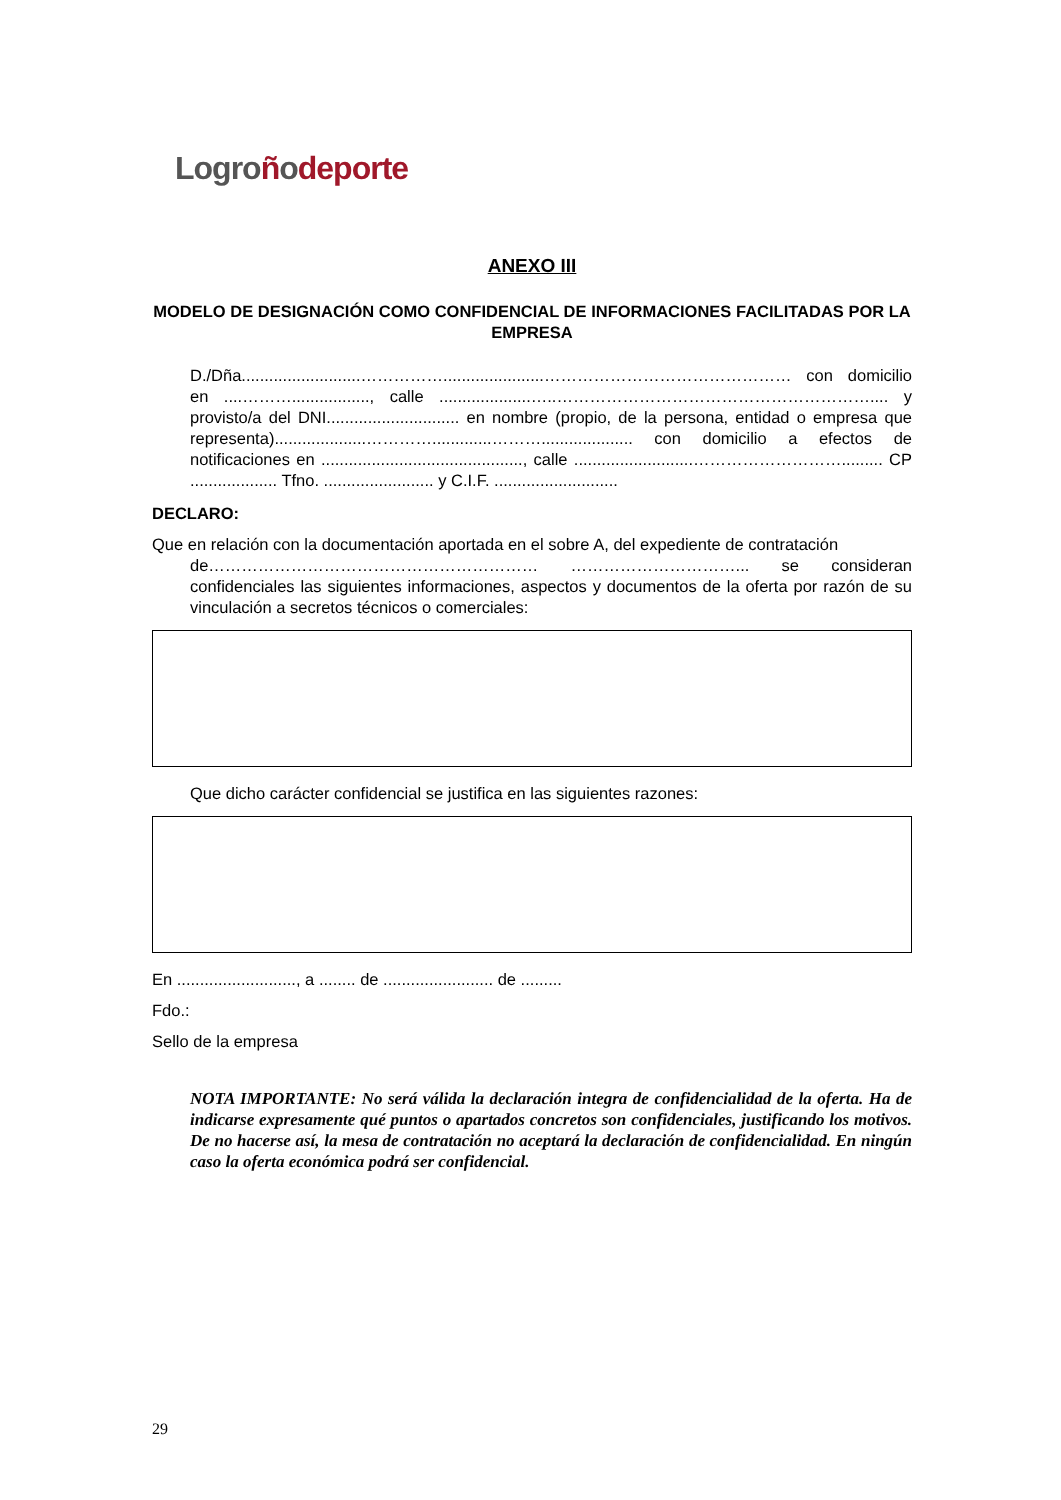Logroñodeporte
ANEXO III
MODELO DE DESIGNACIÓN COMO CONFIDENCIAL DE INFORMACIONES FACILITADAS POR LA EMPRESA
D./Dña..........................……………......................……………………………………… con domicilio en ....………................., calle ....................…..………………………………………………….... y provisto/a del DNI............................. en nombre (propio, de la persona, entidad o empresa que representa)....................………….............……….................... con domicilio a efectos de notificaciones en ............................................, calle ..........................………………………......... CP ................... Tfno. ........................ y C.I.F. ...........................
DECLARO:
Que en relación con la documentación aportada en el sobre A, del expediente de contratación
de…………………………………………………… …………………………... se consideran confidenciales las siguientes informaciones, aspectos y documentos de la oferta por razón de su vinculación a secretos técnicos o comerciales:
Que dicho carácter confidencial se justifica en las siguientes razones:
En .........................., a ........ de ........................ de .........
Fdo.:
Sello de la empresa
NOTA IMPORTANTE: No será válida la declaración integra de confidencialidad de la oferta. Ha de indicarse expresamente qué puntos o apartados concretos son confidenciales, justificando los motivos. De no hacerse así, la mesa de contratación no aceptará la declaración de confidencialidad. En ningún caso la oferta económica podrá ser confidencial.
29